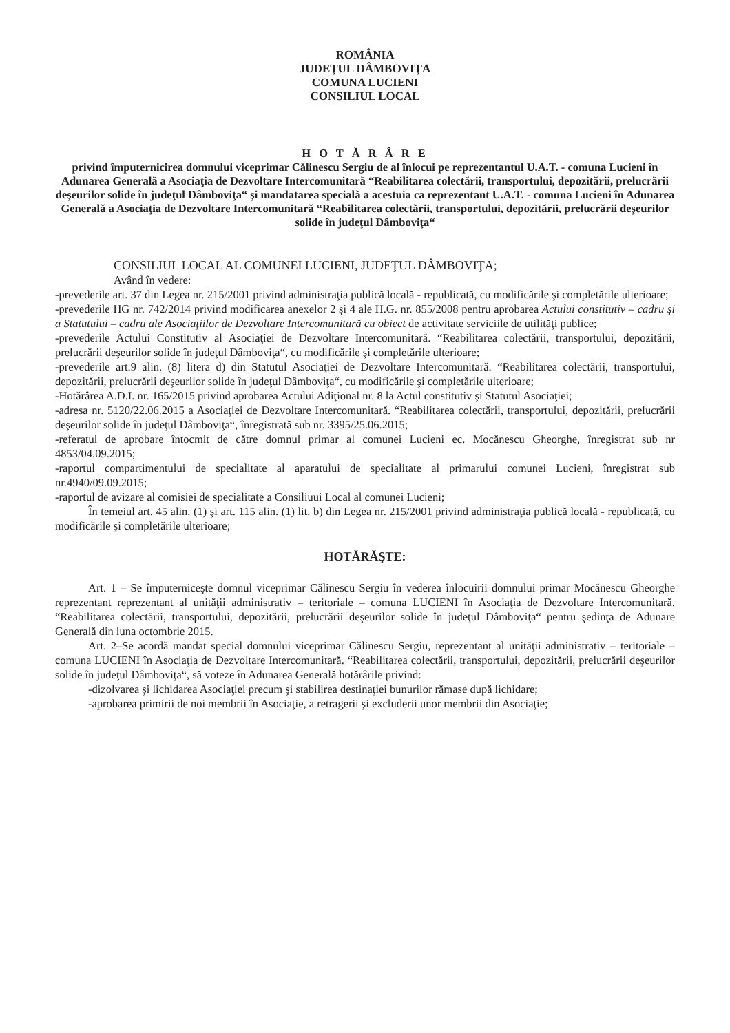ROMÂNIA
JUDEŢUL DÂMBOVIŢA
COMUNA LUCIENI
CONSILIUL LOCAL
H O T Ă R Â R E
privind împuternicirea domnului viceprimar Călinescu Sergiu de al înlocui pe reprezentantul U.A.T. - comuna Lucieni în Adunarea Generală a Asociaţia de Dezvoltare Intercomunitară “Reabilitarea colectării, transportului, depozitării, prelucrării deşeurilor solide în judeţul Dâmboviţa“ şi mandatarea specială a acestuia ca reprezentant U.A.T. - comuna Lucieni în Adunarea Generală a Asociaţia de Dezvoltare Intercomunitară “Reabilitarea colectării, transportului, depozitării, prelucrării deşeurilor solide în judeţul Dâmboviţa“
CONSILIUL LOCAL AL COMUNEI LUCIENI, JUDEŢUL DÂMBOVIŢA;
Având în vedere:
-prevederile art. 37 din Legea nr. 215/2001 privind administraţia publică locală - republicată, cu modificările şi completările ulterioare;
-prevederile HG nr. 742/2014 privind modificarea anexelor 2 şi 4 ale H.G. nr. 855/2008 pentru aprobarea Actului constitutiv – cadru şi a Statutului – cadru ale Asociaţiilor de Dezvoltare Intercomunitară cu obiect de activitate serviciile de utilităţi publice;
-prevederile Actului Constitutiv al Asociaţiei de Dezvoltare Intercomunitară. “Reabilitarea colectării, transportului, depozitării, prelucrării deşeurilor solide în judeţul Dâmboviţa“, cu modificările şi completările ulterioare;
-prevederile art.9 alin. (8) litera d) din Statutul Asociaţiei de Dezvoltare Intercomunitară. “Reabilitarea colectării, transportului, depozitării, prelucrării deşeurilor solide în judeţul Dâmboviţa“, cu modificările şi completările ulterioare;
-Hotărârea A.D.I. nr. 165/2015 privind aprobarea Actului Adiţional nr. 8 la Actul constitutiv şi Statutul Asociaţiei;
-adresa nr. 5120/22.06.2015 a Asociaţiei de Dezvoltare Intercomunitară. “Reabilitarea colectării, transportului, depozitării, prelucrării deşeurilor solide în judeţul Dâmboviţa“, înregistrată sub nr. 3395/25.06.2015;
-referatul de aprobare întocmit de către domnul primar al comunei Lucieni ec. Mocănescu Gheorghe, înregistrat sub nr 4853/04.09.2015;
-raportul compartimentului de specialitate al aparatului de specialitate al primarului comunei Lucieni, înregistrat sub nr.4940/09.09.2015;
-raportul de avizare al comisiei de specialitate a Consiliuui Local al comunei Lucieni;
În temeiul art. 45 alin. (1) şi art. 115 alin. (1) lit. b) din Legea nr. 215/2001 privind administraţia publică locală - republicată, cu modificările şi completările ulterioare;
HOTĂRĂŞTE:
Art. 1 – Se împuterniceşte domnul viceprimar Călinescu Sergiu în vederea înlocuirii domnului primar Mocănescu Gheorghe reprezentant reprezentant al unităţii administrativ – teritoriale – comuna LUCIENI în Asociaţia de Dezvoltare Intercomunitară. “Reabilitarea colectării, transportului, depozitării, prelucrării deşeurilor solide în judeţul Dâmboviţa“ pentru şedinţa de Adunare Generală din luna octombrie 2015.
Art. 2–Se acordă mandat special domnului viceprimar Călinescu Sergiu, reprezentant al unităţii administrativ – teritoriale – comuna LUCIENI în Asociaţia de Dezvoltare Intercomunitară. “Reabilitarea colectării, transportului, depozitării, prelucrării deşeurilor solide în judeţul Dâmboviţa“, să voteze în Adunarea Generală hotărârile privind:
-dizolvarea şi lichidarea Asociaţiei precum şi stabilirea destinaţiei bunurilor rămase după lichidare;
-aprobarea primirii de noi membrii în Asociaţie, a retragerii şi excluderii unor membrii din Asociaţie;